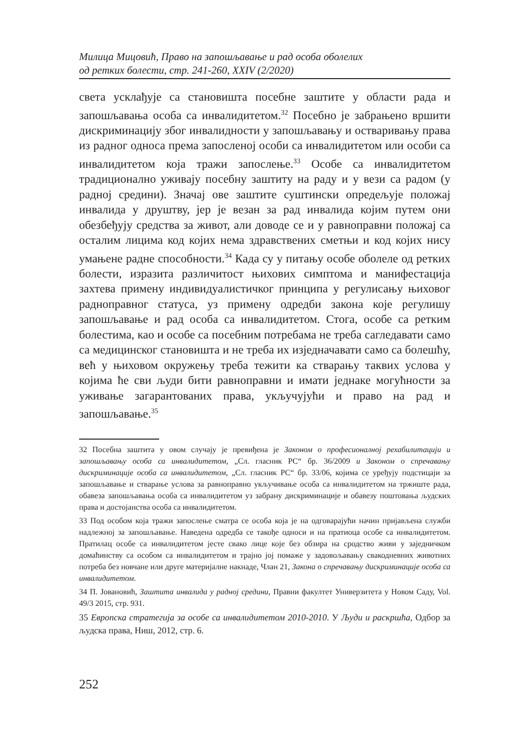Милица Мицовић, Право на запошљавање и рад особа оболелих
од ретких болести, стр. 241-260, XXIV (2/2020)
света усклађује са становишта посебне заштите у области рада и запошљавања особа са инвалидитетом.<sup>32</sup> Посебно је забрањено вршити дискриминацију због инвалидности у запошљавању и остваривању права из радног односа према запосленој особи са инвалидитетом или особи са инвалидитетом која тражи запослење.<sup>33</sup> Особе са инвалидитетом традиционално уживају посебну заштиту на раду и у вези са радом (у радној средини). Значај ове заштите суштински опредељује положај инвалида у друштву, јер је везан за рад инвалида којим путем они обезбеђују средства за живот, али доводе се и у равноправни положај са осталим лицима код којих нема здравствених сметњи и код којих нису умањене радне способности.<sup>34</sup> Када су у питању особе оболеле од ретких болести, изразита различитост њихових симптома и манифестација захтева примену индивидуалистичког принципа у регулисању њиховог радноправног статуса, уз примену одредби закона које регулишу запошљавање и рад особа са инвалидитетом. Стога, особе са ретким болестима, као и особе са посебним потребама не треба сагледавати само са медицинског становишта и не треба их изједначавати само са болешћу, већ у њиховом окружењу треба тежити ка стварању таквих услова у којима ће сви људи бити равноправни и имати једнаке могућности за уживање загарантованих права, укључујући и право на рад и запошљавање.<sup>35</sup>
32 Посебна заштита у овом случају је превиђена је Законом о професионалној рехабилитацији и запошљавању особа са инвалидитетом, „Сл. гласник РС“ бр. 36/2009 и Законом о спречавању дискриминације особа са инвалидитетом, „Сл. гласник РС“ бр. 33/06, којима се уређују подстицаји за запошљавање и стварање услова за равноправно укључивање особа са инвалидитетом на тржиште рада, обавеза запошљавања особа са инвалидитетом уз забрану дискриминације и обавезу поштовања људских права и достојанства особа са инвалидитетом.
33 Под особом која тражи запослење сматра се особа која је на одговарајући начин пријављена служби надлежној за запошљавање. Наведена одредба се такође односи и на пратиоца особе са инвалидитетом. Пратилац особе са инвалидитетом јесте свако лице које без обзира на сродство живи у заједничком домаћинству са особом са инвалидитетом и трајно јој помаже у задовољавању свакодневних животних потреба без новчане или друге материјалне накнаде, Члан 21, Закона о спречавању дискриминације особа са инвалидитетом.
34 П. Јовановић, Заштита инвалида у радној средини, Правни факултет Универзитета у Новом Саду, Vol. 49/3 2015, стр. 931.
35 Европска стратегија за особе са инвалидитетом 2010-2010. У Људи и раскршћа, Одбор за људска права, Ниш, 2012, стр. 6.
252